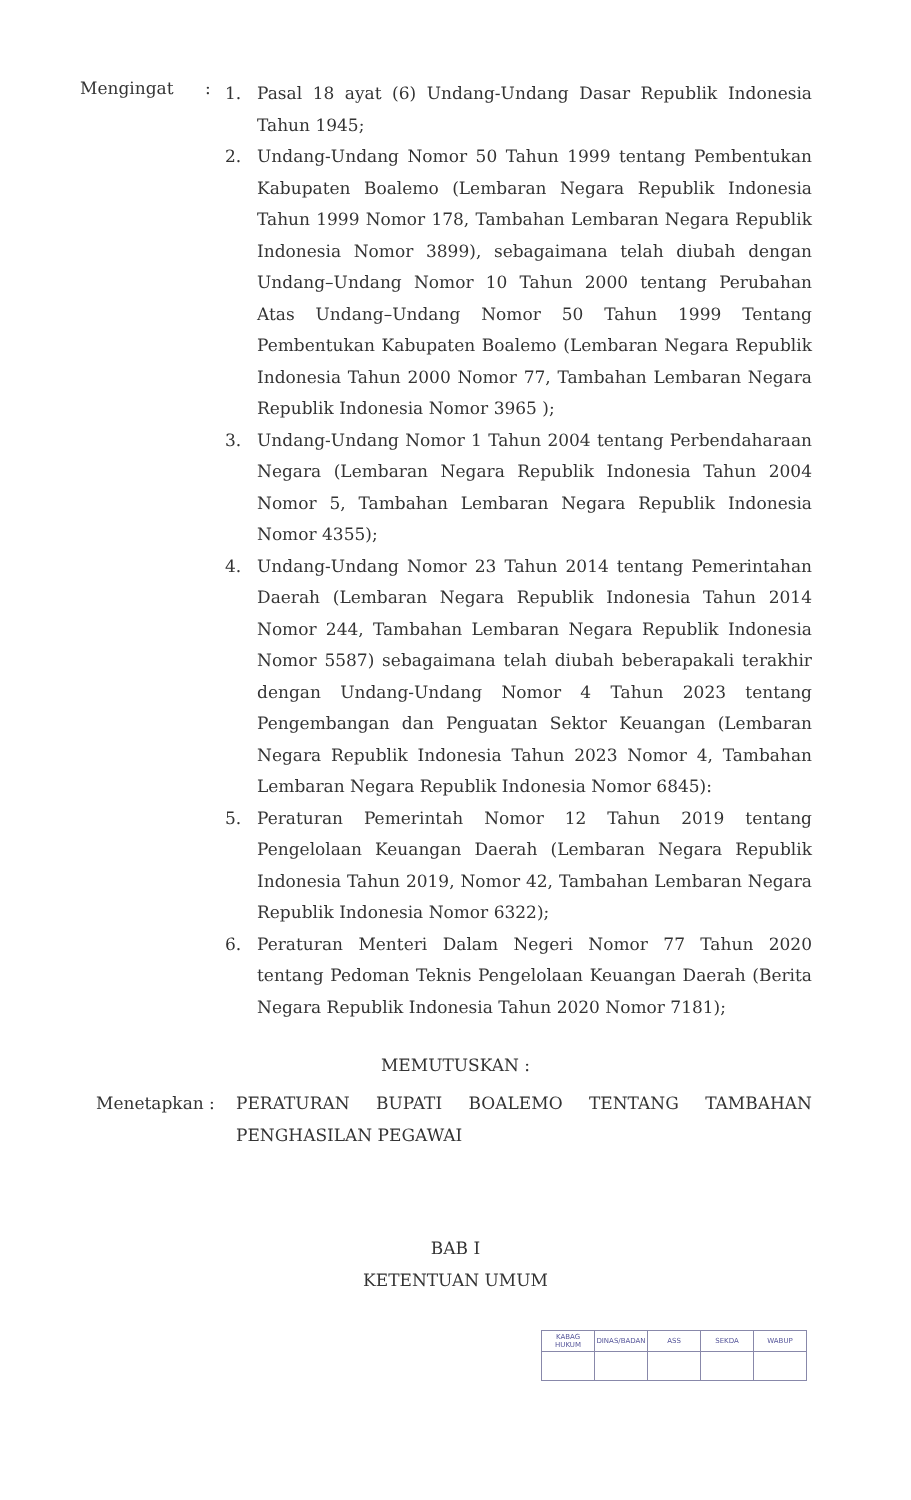Mengingat :
1. Pasal 18 ayat (6) Undang-Undang Dasar Republik Indonesia Tahun 1945;
2. Undang-Undang Nomor 50 Tahun 1999 tentang Pembentukan Kabupaten Boalemo (Lembaran Negara Republik Indonesia Tahun 1999 Nomor 178, Tambahan Lembaran Negara Republik Indonesia Nomor 3899), sebagaimana telah diubah dengan Undang–Undang Nomor 10 Tahun 2000 tentang Perubahan Atas Undang–Undang Nomor 50 Tahun 1999 Tentang Pembentukan Kabupaten Boalemo (Lembaran Negara Republik Indonesia Tahun 2000 Nomor 77, Tambahan Lembaran Negara Republik Indonesia Nomor 3965 );
3. Undang-Undang Nomor 1 Tahun 2004 tentang Perbendaharaan Negara (Lembaran Negara Republik Indonesia Tahun 2004 Nomor 5, Tambahan Lembaran Negara Republik Indonesia Nomor 4355);
4. Undang-Undang Nomor 23 Tahun 2014 tentang Pemerintahan Daerah (Lembaran Negara Republik Indonesia Tahun 2014 Nomor 244, Tambahan Lembaran Negara Republik Indonesia Nomor 5587) sebagaimana telah diubah beberapakali terakhir dengan Undang-Undang Nomor 4 Tahun 2023 tentang Pengembangan dan Penguatan Sektor Keuangan (Lembaran Negara Republik Indonesia Tahun 2023 Nomor 4, Tambahan Lembaran Negara Republik Indonesia Nomor 6845):
5. Peraturan Pemerintah Nomor 12 Tahun 2019 tentang Pengelolaan Keuangan Daerah (Lembaran Negara Republik Indonesia Tahun 2019, Nomor 42, Tambahan Lembaran Negara Republik Indonesia Nomor 6322);
6. Peraturan Menteri Dalam Negeri Nomor 77 Tahun 2020 tentang Pedoman Teknis Pengelolaan Keuangan Daerah (Berita Negara Republik Indonesia Tahun 2020 Nomor 7181);
MEMUTUSKAN :
Menetapkan : PERATURAN BUPATI BOALEMO TENTANG TAMBAHAN PENGHASILAN PEGAWAI
BAB I
KETENTUAN UMUM
| KABAG HUKUM | DINAS/BADAN | ASS | SEKDA | WABUP |